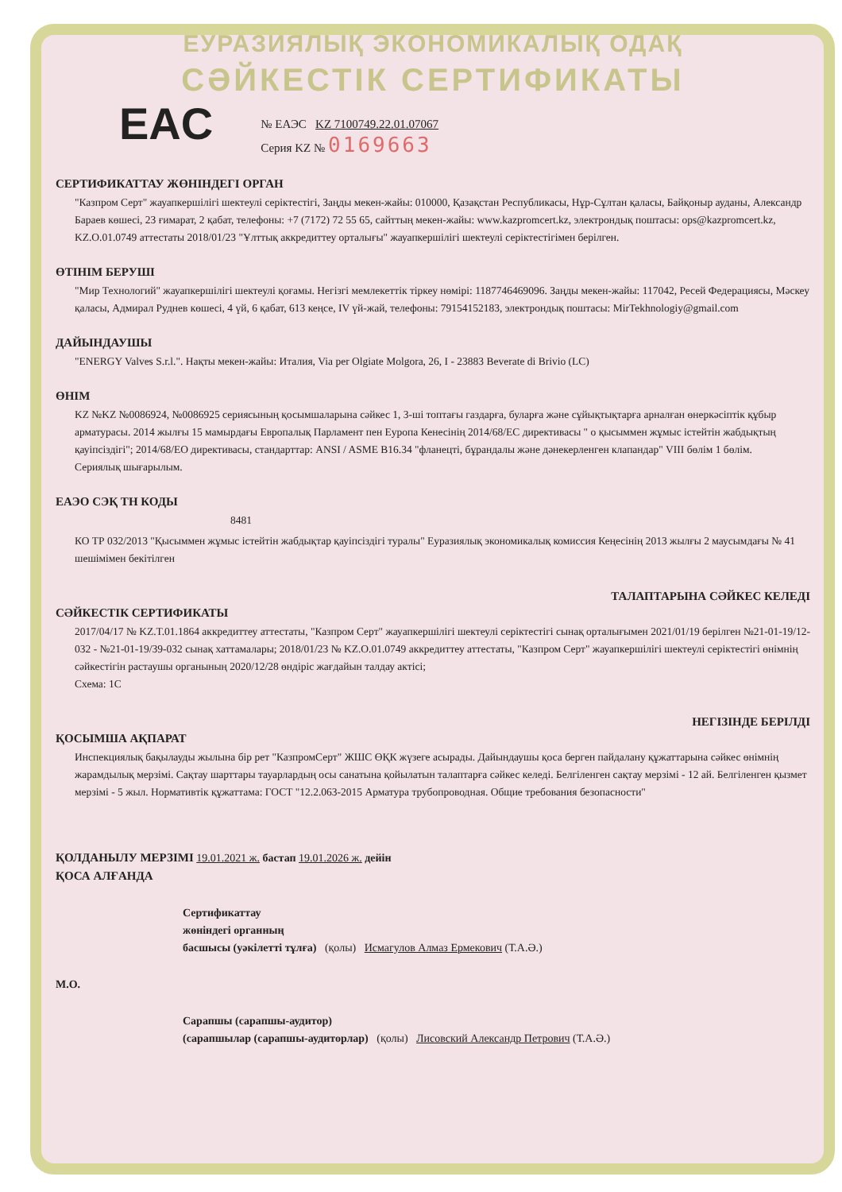ЕУРАЗИЯЛЫҚ ЭКОНОМИКАЛЫҚ ОДАҚ
СӘЙКЕСТІК СЕРТИФИКАТЫ
EAC
№ ЕАЭС KZ 7100749.22.01.07067
Серия KZ № 0169663
СЕРТИФИКАТТАУ ЖӨНІНДЕГІ ОРГАН
"Казпром Серт" жауапкершілігі шектеулі серіктестігі, Заңды мекен-жайы: 010000, Қазақстан Республикасы, Нұр-Сұлтан қаласы, Байқоныр ауданы, Александр Бараев көшесі, 23 ғимарат, 2 қабат, телефоны: +7 (7172) 72 55 65, сайттың мекен-жайы: www.kazpromcert.kz, электрондық поштасы: ops@kazpromcert.kz, KZ.O.01.0749 аттестаты 2018/01/23 "Ұлттық аккредиттеу орталығы" жауапкершілігі шектеулі серіктестігімен берілген.
ӨТІНІМ БЕРУШІ
"Мир Технологий" жауапкершілігі шектеулі қоғамы. Негізгі мемлекеттік тіркеу нөмірі: 1187746469096. Заңды мекен-жайы: 117042, Ресей Федерациясы, Мәскеу қаласы, Адмирал Руднев көшесі, 4 үй, 6 қабат, 613 кеңсе, IV үй-жай, телефоны: 79154152183, электрондық поштасы: MirTekhnologiy@gmail.com
ДАЙЫНДАУШЫ
"ENERGY Valves S.r.l.". Нақты мекен-жайы: Италия, Via per Olgiate Molgora, 26, I - 23883 Beverate di Brivio (LC)
ӨНІМ
KZ №KZ №0086924, №0086925 сериясының қосымшаларына сәйкес 1, 3-ші топтағы газдарға, буларға және сұйықтықтарға арналған өнеркәсіптік құбыр арматурасы. 2014 жылғы 15 мамырдағы Европалық Парламент пен Еуропа Кенесінің 2014/68/ЕС директивасы " о қысыммен жұмыс істейтін жабдықтың қауіпсіздігі"; 2014/68/ЕО директивасы, стандарттар: ANSI / ASME B16.34 "фланецті, бұрандалы және дәнекерленген клапандар" VIII бөлім 1 бөлім.
Сериялық шығарылым.
ЕАЭО СЭҚ ТН КОДЫ
8481
КО ТР 032/2013 "Қысыммен жұмыс істейтін жабдықтар қауіпсіздігі туралы" Еуразиялық экономикалық комиссия Кеңесінің 2013 жылғы 2 маусымдағы № 41 шешімімен бекітілген
ТАЛАПТАРЫНА СӘЙКЕС КЕЛЕДІ
СӘЙКЕСТІК СЕРТИФИКАТЫ
2017/04/17 № KZ.T.01.1864 аккредиттеу аттестаты, "Казпром Серт" жауапкершілігі шектеулі серіктестігі сынақ орталығымен 2021/01/19 берілген №21-01-19/12-032 - №21-01-19/39-032 сынақ хаттамалары; 2018/01/23 № KZ.O.01.0749 аккредиттеу аттестаты, "Казпром Серт" жауапкершілігі шектеулі серіктестігі өнімнің сәйкестігін растаушы органының 2020/12/28 өндіріс жағдайын талдау актісі;
Схема: 1С
НЕГІЗІНДЕ БЕРІЛДІ
ҚОСЫМША АҚПАРАТ
Инспекциялық бақылауды жылына бір рет "КазпромСерт" ЖШС ӨҚК жүзеге асырады. Дайындаушы қоса берген пайдалану құжаттарына сәйкес өнімнің жарамдылық мерзімі. Сақтау шарттары тауарлардың осы санатына қойылатын талаптарға сәйкес келеді. Белгіленген сақтау мерзімі - 12 ай. Белгіленген қызмет мерзімі - 5 жыл. Нормативтік құжаттама: ГОСТ "12.2.063-2015 Арматура трубопроводная. Общие требования безопасности"
ҚОЛДАНЫЛУ МЕРЗІМІ 19.01.2021 ж. бастап 19.01.2026 ж. дейін
ҚОСА АЛҒАНДА
Сертификаттау
жөніндегі органның
басшысы (уәкілетті тұлға) (қолы) Исмагулов Алмаз Ермекович (Т.А.Ә.)
М.О.
Сарапшы (сарапшы-аудитор)
(сарапшылар (сарапшы-аудиторлар) (қолы) Лисовский Александр Петрович (Т.А.Ә.)